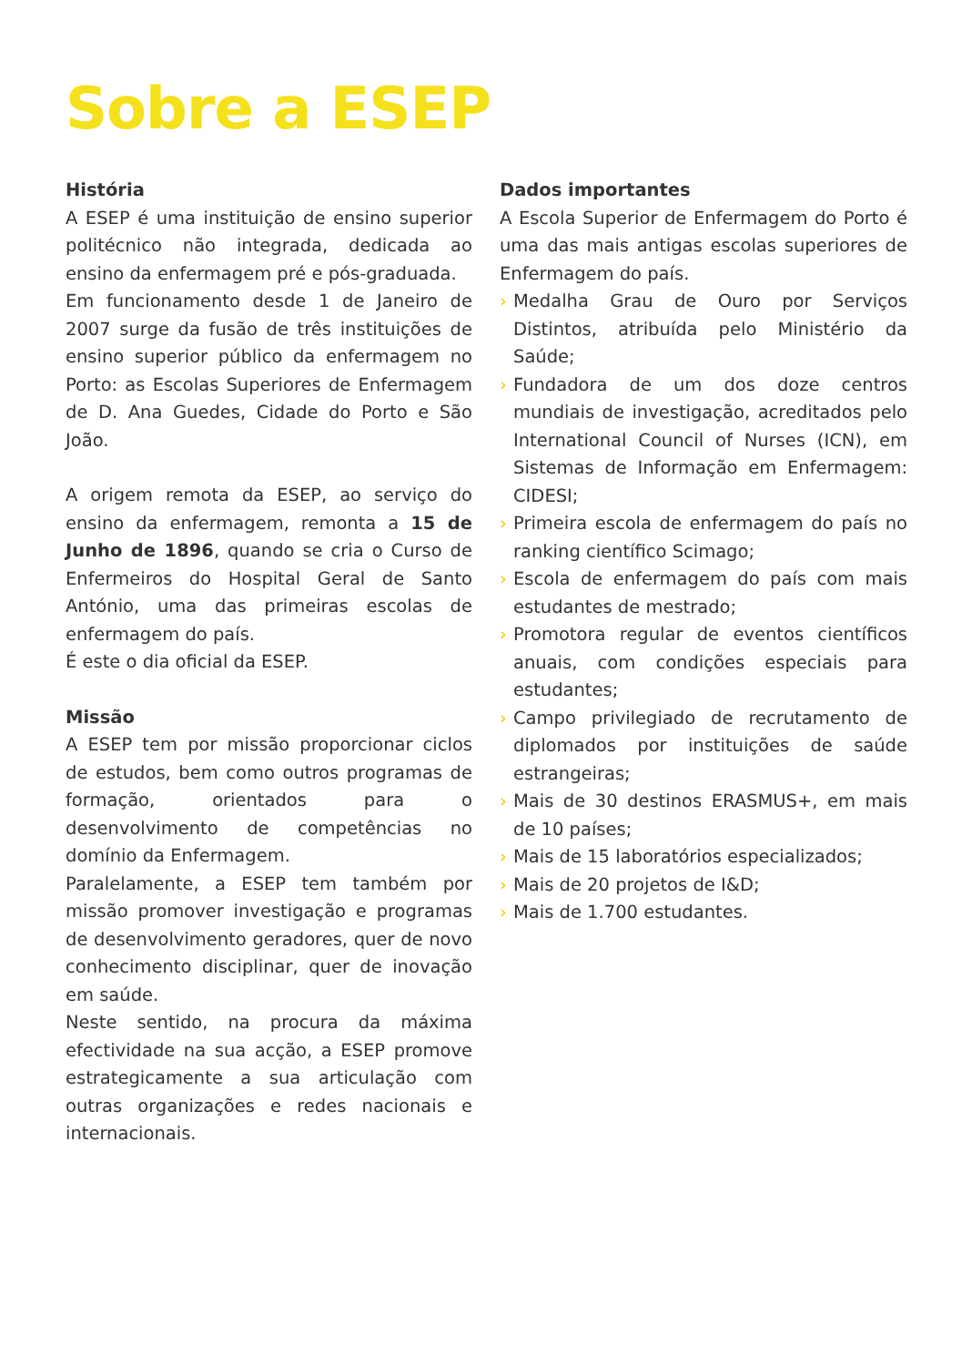Sobre a ESEP
História
A ESEP é uma instituição de ensino superior politécnico não integrada, dedicada ao ensino da enfermagem pré e pós-graduada.
Em funcionamento desde 1 de Janeiro de 2007 surge da fusão de três instituições de ensino superior público da enfermagem no Porto: as Escolas Superiores de Enfermagem de D. Ana Guedes, Cidade do Porto e São João.
A origem remota da ESEP, ao serviço do ensino da enfermagem, remonta a 15 de Junho de 1896, quando se cria o Curso de Enfermeiros do Hospital Geral de Santo António, uma das primeiras escolas de enfermagem do país.
É este o dia oficial da ESEP.
Missão
A ESEP tem por missão proporcionar ciclos de estudos, bem como outros programas de formação, orientados para o desenvolvimento de competências no domínio da Enfermagem.
Paralelamente, a ESEP tem também por missão promover investigação e programas de desenvolvimento geradores, quer de novo conhecimento disciplinar, quer de inovação em saúde.
Neste sentido, na procura da máxima efectividade na sua acção, a ESEP promove estrategicamente a sua articulação com outras organizações e redes nacionais e internacionais.
Dados importantes
A Escola Superior de Enfermagem do Porto é uma das mais antigas escolas superiores de Enfermagem do país.
› Medalha Grau de Ouro por Serviços Distintos, atribuída pelo Ministério da Saúde;
› Fundadora de um dos doze centros mundiais de investigação, acreditados pelo International Council of Nurses (ICN), em Sistemas de Informação em Enfermagem: CIDESI;
› Primeira escola de enfermagem do país no ranking científico Scimago;
› Escola de enfermagem do país com mais estudantes de mestrado;
› Promotora regular de eventos científicos anuais, com condições especiais para estudantes;
› Campo privilegiado de recrutamento de diplomados por instituições de saúde estrangeiras;
› Mais de 30 destinos ERASMUS+, em mais de 10 países;
› Mais de 15 laboratórios especializados;
› Mais de 20 projetos de I&D;
› Mais de 1.700 estudantes.